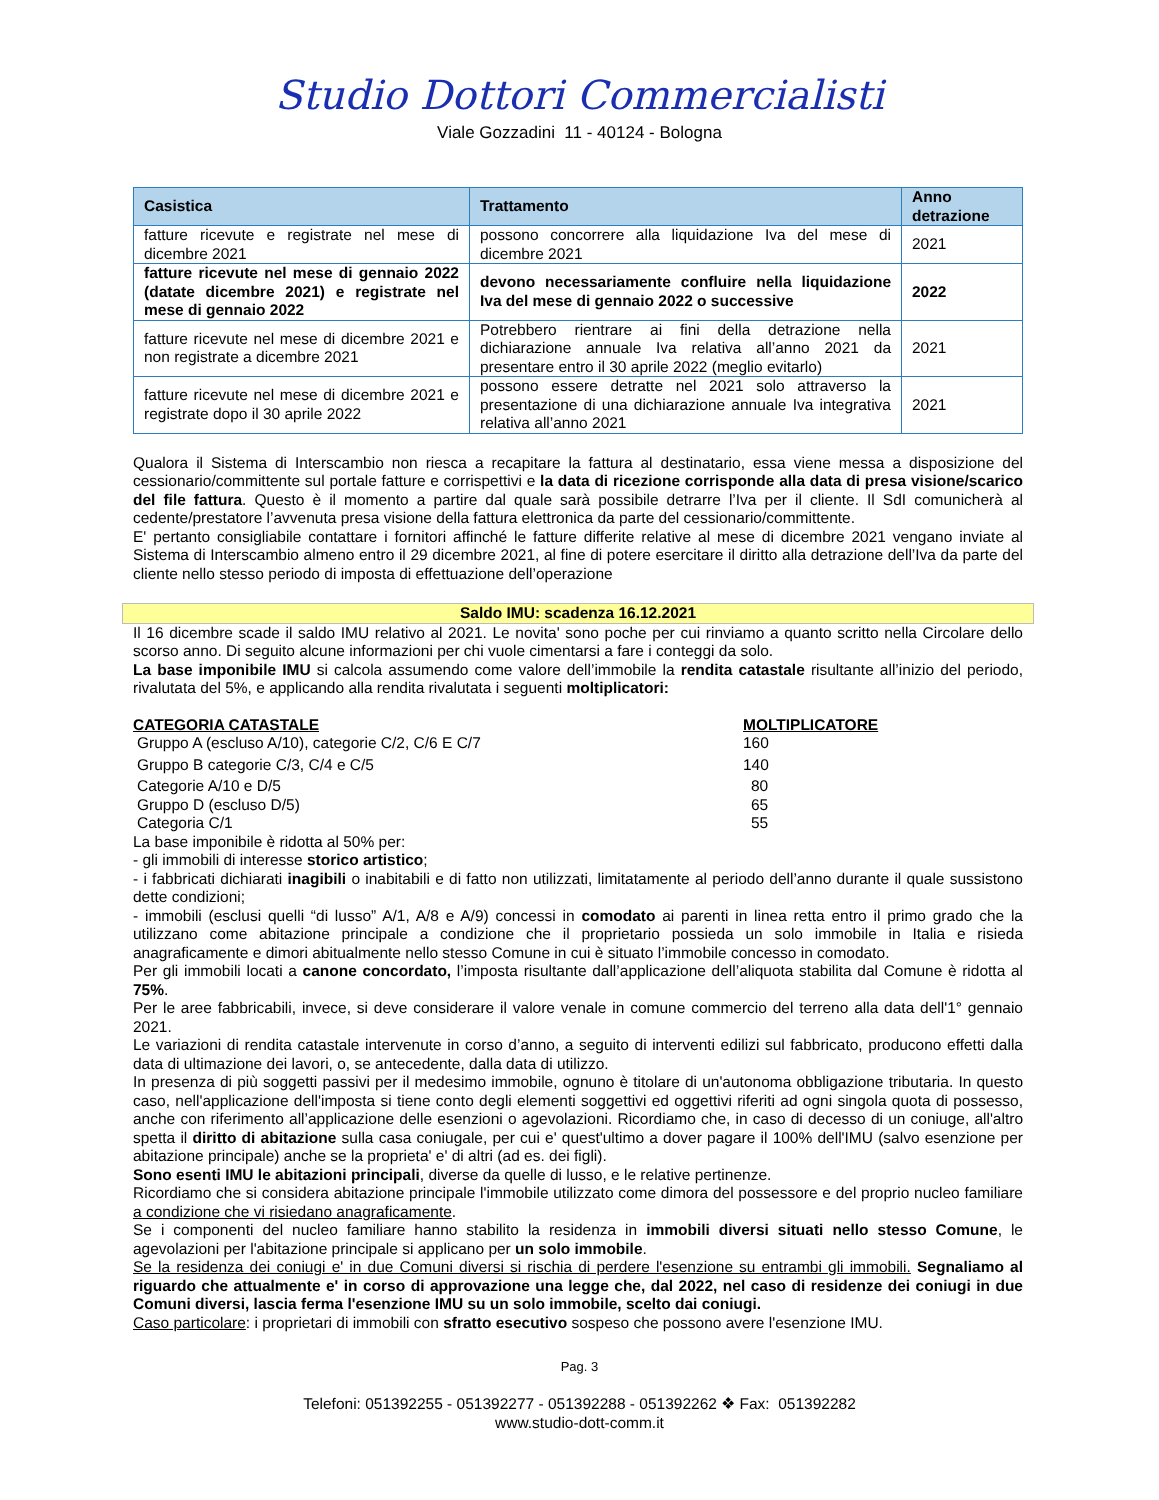Studio Dottori Commercialisti
Viale Gozzadini 11 - 40124 - Bologna
| Casistica | Trattamento | Anno detrazione |
| --- | --- | --- |
| fatture ricevute e registrate nel mese di dicembre 2021 | possono concorrere alla liquidazione Iva del mese di dicembre 2021 | 2021 |
| fatture ricevute nel mese di gennaio 2022 (datate dicembre 2021) e registrate nel mese di gennaio 2022 | devono necessariamente confluire nella liquidazione Iva del mese di gennaio 2022 o successive | 2022 |
| fatture ricevute nel mese di dicembre 2021 e non registrate a dicembre 2021 | Potrebbero rientrare ai fini della detrazione nella dichiarazione annuale Iva relativa all’anno 2021 da presentare entro il 30 aprile 2022 (meglio evitarlo) | 2021 |
| fatture ricevute nel mese di dicembre 2021 e registrate dopo il 30 aprile 2022 | possono essere detratte nel 2021 solo attraverso la presentazione di una dichiarazione annuale Iva integrativa relativa all’anno 2021 | 2021 |
Qualora il Sistema di Interscambio non riesca a recapitare la fattura al destinatario, essa viene messa a disposizione del cessionario/committente sul portale fatture e corrispettivi e la data di ricezione corrisponde alla data di presa visione/scarico del file fattura. Questo è il momento a partire dal quale sarà possibile detrarre l’Iva per il cliente. Il SdI comunicherà al cedente/prestatore l’avvenuta presa visione della fattura elettronica da parte del cessionario/committente.
E' pertanto consigliabile contattare i fornitori affinché le fatture differite relative al mese di dicembre 2021 vengano inviate al Sistema di Interscambio almeno entro il 29 dicembre 2021, al fine di potere esercitare il diritto alla detrazione dell’Iva da parte del cliente nello stesso periodo di imposta di effettuazione dell’operazione
Saldo IMU: scadenza 16.12.2021
Il 16 dicembre scade il saldo IMU relativo al 2021. Le novita' sono poche per cui rinviamo a quanto scritto nella Circolare dello scorso anno. Di seguito alcune informazioni per chi vuole cimentarsi a fare i conteggi da solo.
La base imponibile IMU si calcola assumendo come valore dell’immobile la rendita catastale risultante all’inizio del periodo, rivalutata del 5%, e applicando alla rendita rivalutata i seguenti moltiplicatori:
| CATEGORIA CATASTALE | MOLTIPLICATORE |
| Gruppo A (escluso A/10), categorie C/2, C/6 E C/7 | 160 |
| Gruppo B categorie C/3, C/4 e C/5 | 140 |
| Categorie A/10 e D/5 | 80 |
| Gruppo D (escluso D/5) | 65 |
| Categoria C/1 | 55 |
La base imponibile è ridotta al 50% per:
- gli immobili di interesse storico artistico;
- i fabbricati dichiarati inagibili o inabitabili e di fatto non utilizzati, limitatamente al periodo dell’anno durante il quale sussistono dette condizioni;
- immobili (esclusi quelli “di lusso” A/1, A/8 e A/9) concessi in comodato ai parenti in linea retta entro il primo grado che la utilizzano come abitazione principale a condizione che il proprietario possieda un solo immobile in Italia e risieda anagraficamente e dimori abitualmente nello stesso Comune in cui è situato l’immobile concesso in comodato.
Per gli immobili locati a canone concordato, l’imposta risultante dall’applicazione dell’aliquota stabilita dal Comune è ridotta al 75%.
Per le aree fabbricabili, invece, si deve considerare il valore venale in comune commercio del terreno alla data dell'1° gennaio 2021.
Le variazioni di rendita catastale intervenute in corso d’anno, a seguito di interventi edilizi sul fabbricato, producono effetti dalla data di ultimazione dei lavori, o, se antecedente, dalla data di utilizzo.
In presenza di più soggetti passivi per il medesimo immobile, ognuno è titolare di un'autonoma obbligazione tributaria. In questo caso, nell'applicazione dell'imposta si tiene conto degli elementi soggettivi ed oggettivi riferiti ad ogni singola quota di possesso, anche con riferimento all’applicazione delle esenzioni o agevolazioni. Ricordiamo che, in caso di decesso di un coniuge, all'altro spetta il diritto di abitazione sulla casa coniugale, per cui e' quest'ultimo a dover pagare il 100% dell'IMU (salvo esenzione per abitazione principale) anche se la proprieta' e' di altri (ad es. dei figli).
Sono esenti IMU le abitazioni principali, diverse da quelle di lusso, e le relative pertinenze.
Ricordiamo che si considera abitazione principale l'immobile utilizzato come dimora del possessore e del proprio nucleo familiare a condizione che vi risiedano anagraficamente.
Se i componenti del nucleo familiare hanno stabilito la residenza in immobili diversi situati nello stesso Comune, le agevolazioni per l'abitazione principale si applicano per un solo immobile.
Se la residenza dei coniugi e' in due Comuni diversi si rischia di perdere l'esenzione su entrambi gli immobili. Segnaliamo al riguardo che attualmente e' in corso di approvazione una legge che, dal 2022, nel caso di residenze dei coniugi in due Comuni diversi, lascia ferma l'esenzione IMU su un solo immobile, scelto dai coniugi.
Caso particolare: i proprietari di immobili con sfratto esecutivo sospeso che possono avere l'esenzione IMU.
Pag. 3
Telefoni: 051392255 - 051392277 - 051392288 - 051392262 ❖ Fax: 051392282
www.studio-dott-comm.it